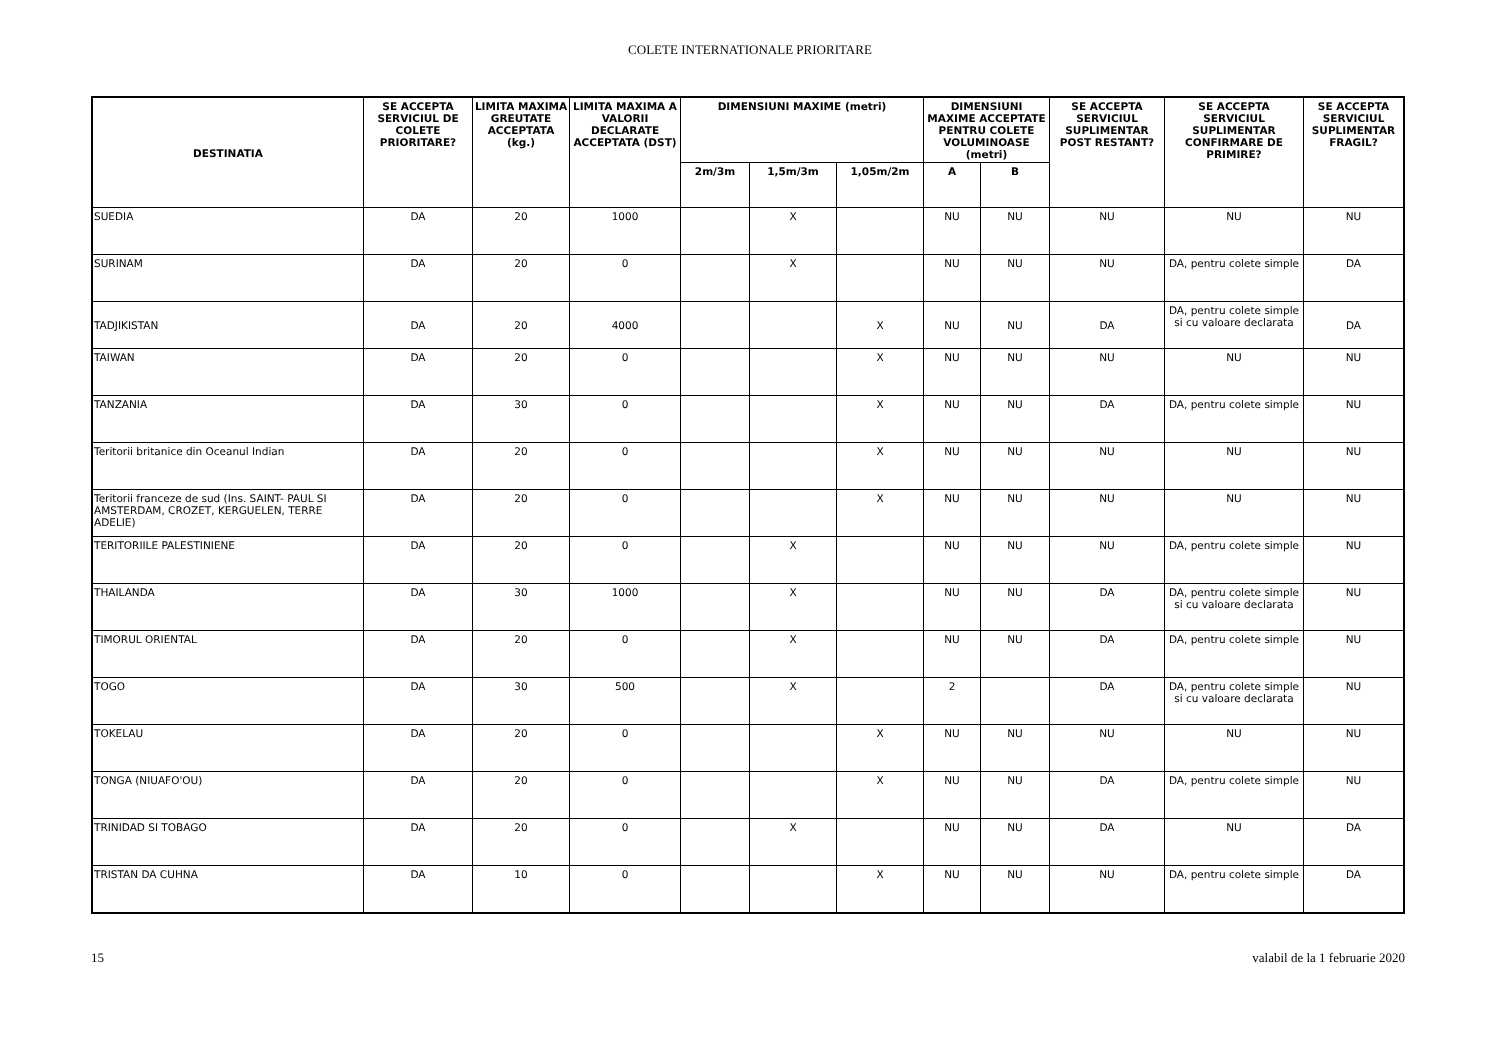COLETE INTERNATIONALE PRIORITARE
| DESTINATIA | SE ACCEPTA SERVICIUL DE COLETE PRIORITARE? | LIMITA MAXIMA GREUTATE ACCEPTATA (kg.) | LIMITA MAXIMA A VALORII DECLARATE ACCEPTATA (DST) | DIMENSIUNI MAXIME (metri) | | | DIMENSIUNI MAXIME ACCEPTATE PENTRU COLETE VOLUMINOASE (metri) | | SE ACCEPTA SERVICIUL SUPLIMENTAR POST RESTANT? | SE ACCEPTA SERVICIUL SUPLIMENTAR CONFIRMARE DE PRIMIRE? | SE ACCEPTA SERVICIUL SUPLIMENTAR FRAGIL? |
| --- | --- | --- | --- | --- | --- | --- | --- | --- | --- | --- | --- |
| | | | | 2m/3m | 1,5m/3m | 1,05m/2m | A | B | | | |
| SUEDIA | DA | 20 | 1000 | | X | | NU | NU | NU | NU | NU |
| SURINAM | DA | 20 | 0 | | X | | NU | NU | NU | DA, pentru colete simple | DA |
| TADJIKISTAN | DA | 20 | 4000 | | | X | NU | NU | DA | DA, pentru colete simple si cu valoare declarata | DA |
| TAIWAN | DA | 20 | 0 | | | X | NU | NU | NU | NU | NU |
| TANZANIA | DA | 30 | 0 | | | X | NU | NU | DA | DA, pentru colete simple | NU |
| Teritorii britanice din Oceanul Indian | DA | 20 | 0 | | | X | NU | NU | NU | NU | NU |
| Teritorii franceze de sud (Ins. SAINT- PAUL SI AMSTERDAM, CROZET, KERGUELEN, TERRE ADELIE) | DA | 20 | 0 | | | X | NU | NU | NU | NU | NU |
| TERITORIILE PALESTINIENE | DA | 20 | 0 | | X | | NU | NU | NU | DA, pentru colete simple | NU |
| THAILANDA | DA | 30 | 1000 | | X | | NU | NU | DA | DA, pentru colete simple si cu valoare declarata | NU |
| TIMORUL ORIENTAL | DA | 20 | 0 | | X | | NU | NU | DA | DA, pentru colete simple | NU |
| TOGO | DA | 30 | 500 | | X | | 2 | | DA | DA, pentru colete simple si cu valoare declarata | NU |
| TOKELAU | DA | 20 | 0 | | | X | NU | NU | NU | NU | NU |
| TONGA (NIUAFO'OU) | DA | 20 | 0 | | | X | NU | NU | DA | DA, pentru colete simple | NU |
| TRINIDAD SI TOBAGO | DA | 20 | 0 | | X | | NU | NU | DA | NU | DA |
| TRISTAN DA CUHNA | DA | 10 | 0 | | | X | NU | NU | NU | DA, pentru colete simple | DA |
15 valabil de la 1 februarie 2020